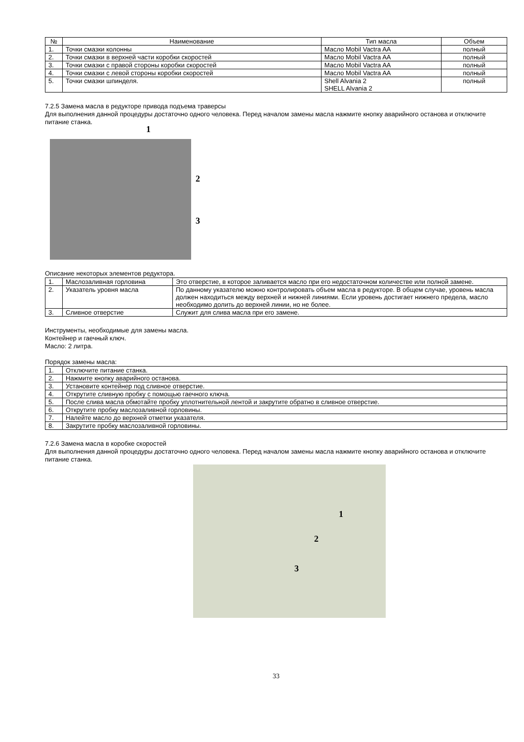| № | Наименование | Тип масла | Объем |
| --- | --- | --- | --- |
| 1. | Точки смазки колонны | Масло Mobil Vactra AA | полный |
| 2. | Точки смазки в верхней части коробки скоростей | Масло Mobil Vactra AA | полный |
| 3. | Точки смазки с правой стороны коробки скоростей | Масло Mobil Vactra AA | полный |
| 4. | Точки смазки с левой стороны коробки скоростей | Масло Mobil Vactra AA | полный |
| 5. | Точки смазки шпинделя. | Shell Alvania 2 SHELL Alvania 2 | полный |
7.2.5 Замена масла в редукторе привода подъема траверсы
Для выполнения данной процедуры достаточно одного человека. Перед началом замены масла нажмите кнопку аварийного останова и отключите питание станка.
1
2
3
Описание некоторых элементов редуктора.
| 1. | Маслозаливная горловина | Это отверстие, в которое заливается масло при его недостаточном количестве или полной замене. |
| 2. | Указатель уровня масла | По данному указателю можно контролировать объем масла в редукторе. В общем случае, уровень масла должен находиться между верхней и нижней линиями. Если уровень достигает нижнего предела, масло необходимо долить до верхней линии, но не более. |
| 3. | Сливное отверстие | Служит для слива масла при его замене. |
Инструменты, необходимые для замены масла.
Контейнер и гаечный ключ.
Масло: 2 литра.
Порядок замены масла:
| 1. | Отключите питание станка. |
| 2. | Нажмите кнопку аварийного останова. |
| 3. | Установите контейнер под сливное отверстие. |
| 4. | Открутите сливную пробку с помощью гаечного ключа. |
| 5. | После слива масла обмотайте пробку уплотнительной лентой и закрутите обратно в сливное отверстие. |
| 6. | Открутите пробку маслозаливной горловины. |
| 7. | Налейте масло до верхней отметки указателя. |
| 8. | Закрутите пробку маслозаливной горловины. |
7.2.6 Замена масла в коробке скоростей
Для выполнения данной процедуры достаточно одного человека. Перед началом замены масла нажмите кнопку аварийного останова и отключите питание станка.
1
2
3
33